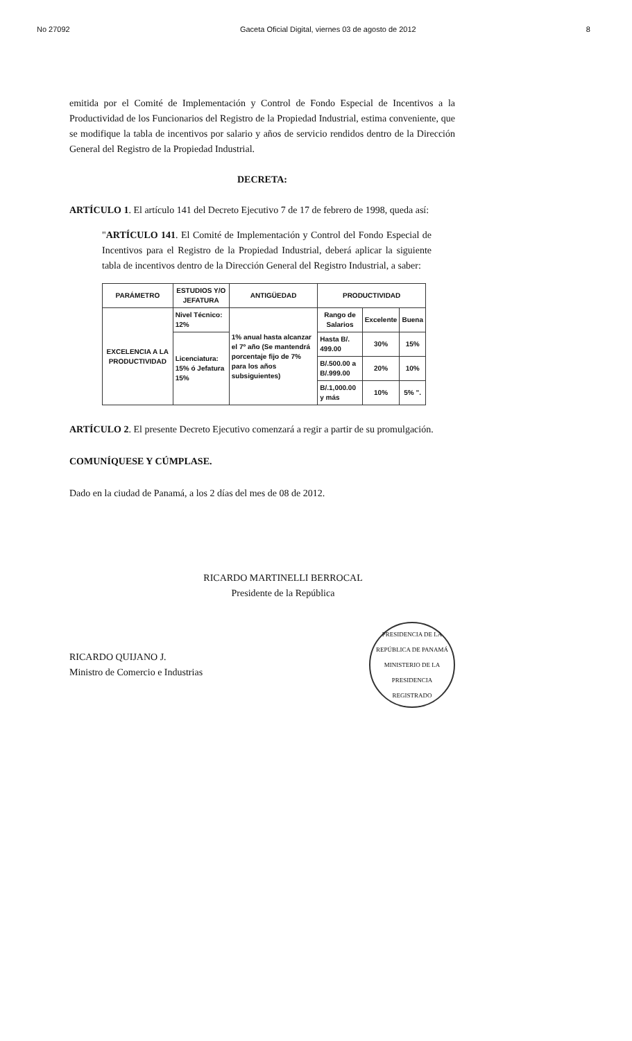No 27092 Gaceta Oficial Digital, viernes 03 de agosto de 2012 8
emitida por el Comité de Implementación y Control de Fondo Especial de Incentivos a la Productividad de los Funcionarios del Registro de la Propiedad Industrial, estima conveniente, que se modifique la tabla de incentivos por salario y años de servicio rendidos dentro de la Dirección General del Registro de la Propiedad Industrial.
DECRETA:
ARTÍCULO 1. El artículo 141 del Decreto Ejecutivo 7 de 17 de febrero de 1998, queda así:
"ARTÍCULO 141. El Comité de Implementación y Control del Fondo Especial de Incentivos para el Registro de la Propiedad Industrial, deberá aplicar la siguiente tabla de incentivos dentro de la Dirección General del Registro Industrial, a saber:
| PARÁMETRO | ESTUDIOS Y/O JEFATURA | ANTIGÜEDAD | PRODUCTIVIDAD | | |
| --- | --- | --- | --- | --- | --- |
| EXCELENCIA A LA PRODUCTIVIDAD | Nivel Técnico: 12% | 1% anual hasta alcanzar el 7º año (Se mantendrá porcentaje fijo de 7% para los años subsiguientes) | Rango de Salarios | Excelente | Buena |
| | Licenciatura: 15% ó Jefatura 15% | | Hasta B/. 499.00 | 30% | 15% |
| | | | B/.500.00 a B/.999.00 | 20% | 10% |
| | | | B/.1,000.00 y más | 10% | 5% ". |
ARTÍCULO 2. El presente Decreto Ejecutivo comenzará a regir a partir de su promulgación.
COMUNÍQUESE Y CÚMPLASE.
Dado en la ciudad de Panamá, a los 2 días del mes de 08 de 2012.
RICARDO MARTINELLI BERROCAL
Presidente de la República
RICARDO QUIJANO J.
Ministro de Comercio e Industrias
PRESIDENCIA DE LA REPÚBLICA DE PANAMÁ
MINISTERIO DE LA PRESIDENCIA
REGISTRADO